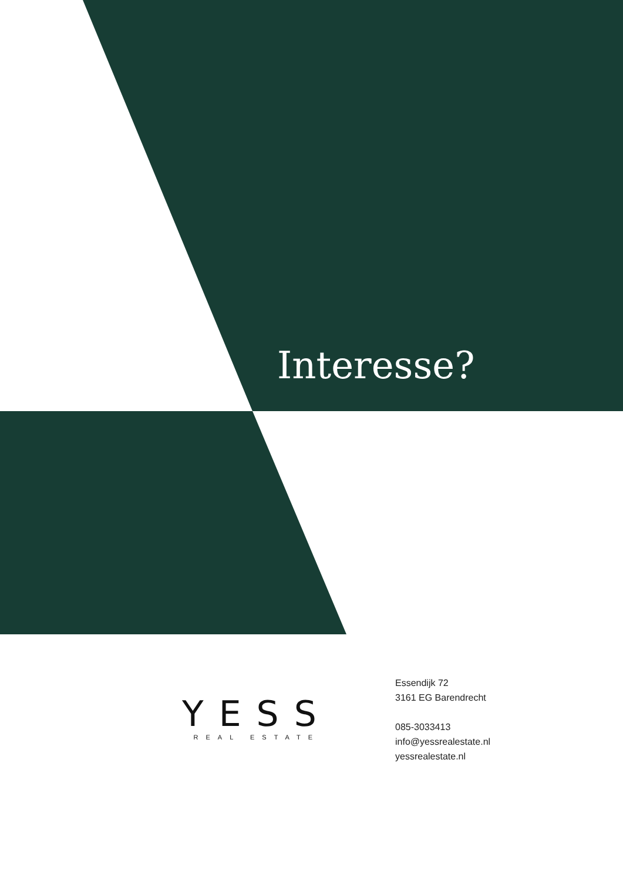Interesse?
YESS
REAL ESTATE
Essendijk 72
3161 EG Barendrecht
085-3033413
info@yessrealestate.nl
yessrealestate.nl